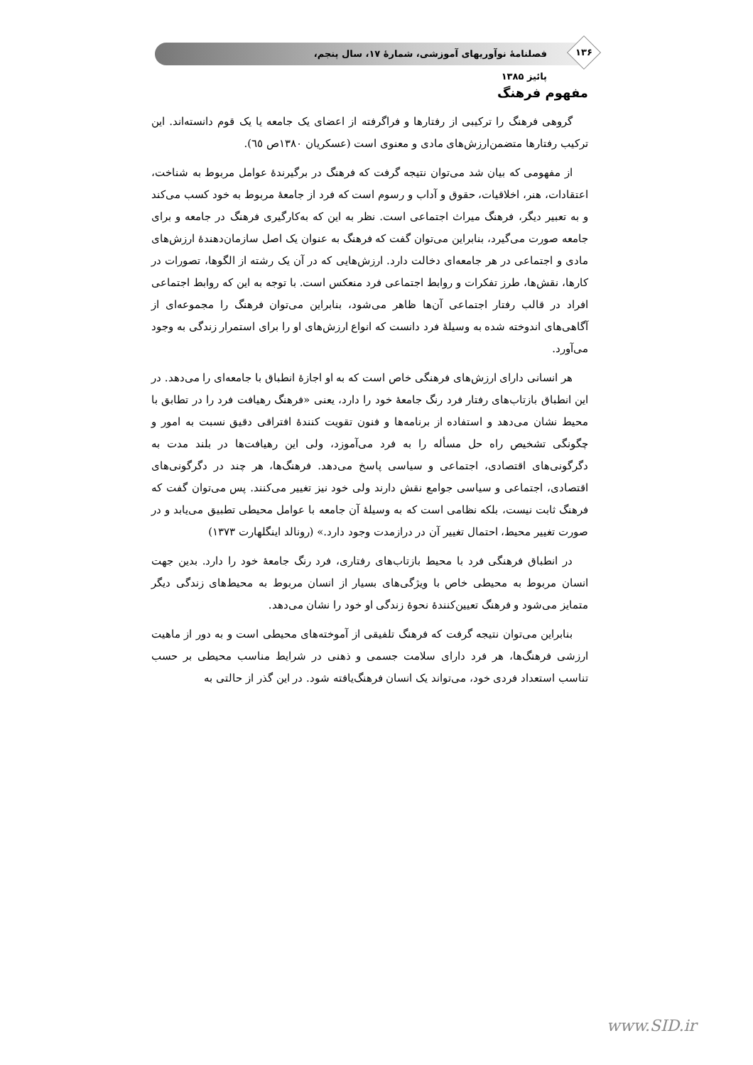۱۳۶
فصلنامهٔ نوآوریهای آموزشی، شمارهٔ ۱۷، سال پنجم، پائیز ۱۳۸۵
مفهوم فرهنگ
گروهی فرهنگ را ترکیبی از رفتارها و فراگرفته از اعضای یک جامعه یا یک قوم دانسته‌اند. این ترکیب رفتارها متضمن‌ارزش‌های مادی و معنوی است (عسکریان ۱۳۸۰ص ٦٥).
از مفهومی که بیان شد می‌توان نتیجه گرفت که فرهنگ در برگیرندهٔ عوامل مربوط به شناخت، اعتقادات، هنر، اخلاقیات، حقوق و آداب و رسوم است که فرد از جامعهٔ مربوط به خود کسب می‌کند و به تعبیر دیگر، فرهنگ میراث اجتماعی است. نظر به این که به‌کارگیری فرهنگ در جامعه و برای جامعه صورت می‌گیرد، بنابراین می‌توان گفت که فرهنگ به عنوان یک اصل سازمان‌دهندهٔ ارزش‌های مادی و اجتماعی در هر جامعه‌ای دخالت دارد. ارزش‌هایی که در آن یک رشته از الگوها، تصورات در کارها، نقش‌ها، طرز تفکرات و روابط اجتماعی فرد منعکس است. با توجه به این که روابط اجتماعی افراد در قالب رفتار اجتماعی آن‌ها ظاهر می‌شود، بنابراین می‌توان فرهنگ را مجموعه‌ای از آگاهی‌های اندوخته شده به وسیلهٔ فرد دانست که انواع ارزش‌های او را برای استمرار زندگی به وجود می‌آورد.
هر انسانی دارای ارزش‌های فرهنگی خاص است که به او اجازهٔ انطباق با جامعه‌ای را می‌دهد. در این انطباق بازتاب‌های رفتار فرد رنگ جامعهٔ خود را دارد، یعنی «فرهنگ رهیافت فرد را در تطابق با محیط نشان می‌دهد و استفاده از برنامه‌ها و فنون تقویت کنندهٔ افتراقی دقیق نسبت به امور و چگونگی تشخیص راه حل مسأله را به فرد می‌آموزد، ولی این رهیافت‌ها در بلند مدت به دگرگونی‌های اقتصادی، اجتماعی و سیاسی پاسخ می‌دهد. فرهنگ‌ها، هر چند در دگرگونی‌های اقتصادی، اجتماعی و سیاسی جوامع نقش دارند ولی خود نیز تغییر می‌کنند. پس می‌توان گفت که فرهنگ ثابت نیست، بلکه نظامی است که به وسیلهٔ آن جامعه با عوامل محیطی تطبیق می‌یابد و در صورت تغییر محیط، احتمال تغییر آن در درازمدت وجود دارد.» (رونالد اینگلهارت ۱۳۷۳)
در انطباق فرهنگی فرد با محیط بازتاب‌های رفتاری، فرد رنگ جامعهٔ خود را دارد. بدین جهت انسان مربوط به محیطی خاص با ویژگی‌های بسیار از انسان مربوط به محیط‌های زندگی دیگر متمایز می‌شود و فرهنگ تعیین‌کنندهٔ نحوهٔ زندگی او خود را نشان می‌دهد.
بنابراین می‌توان نتیجه گرفت که فرهنگ تلفیقی از آموخته‌های محیطی است و به دور از ماهیت ارزشی فرهنگ‌ها، هر فرد دارای سلامت جسمی و ذهنی در شرایط مناسب محیطی بر حسب تناسب استعداد فردی خود، می‌تواند یک انسان فرهنگ‌یافته شود. در این گذر از حالتی به
www.SID.ir